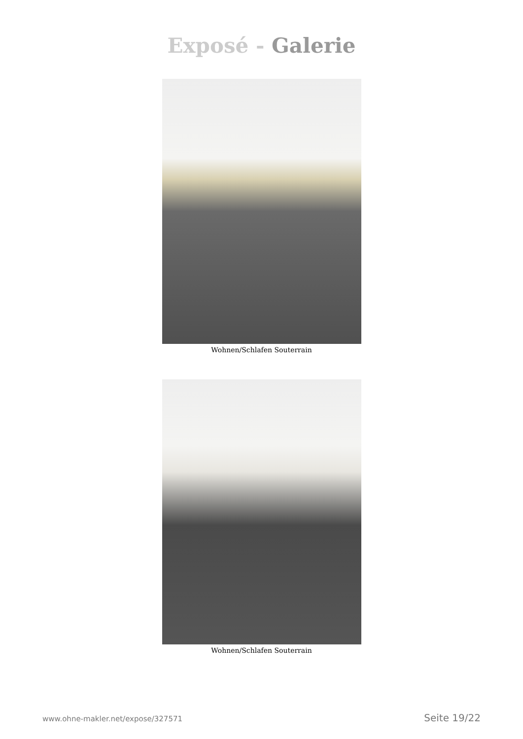Exposé - Galerie
Wohnen/Schlafen Souterrain
Wohnen/Schlafen Souterrain
www.ohne-makler.net/expose/327571 Seite 19/22